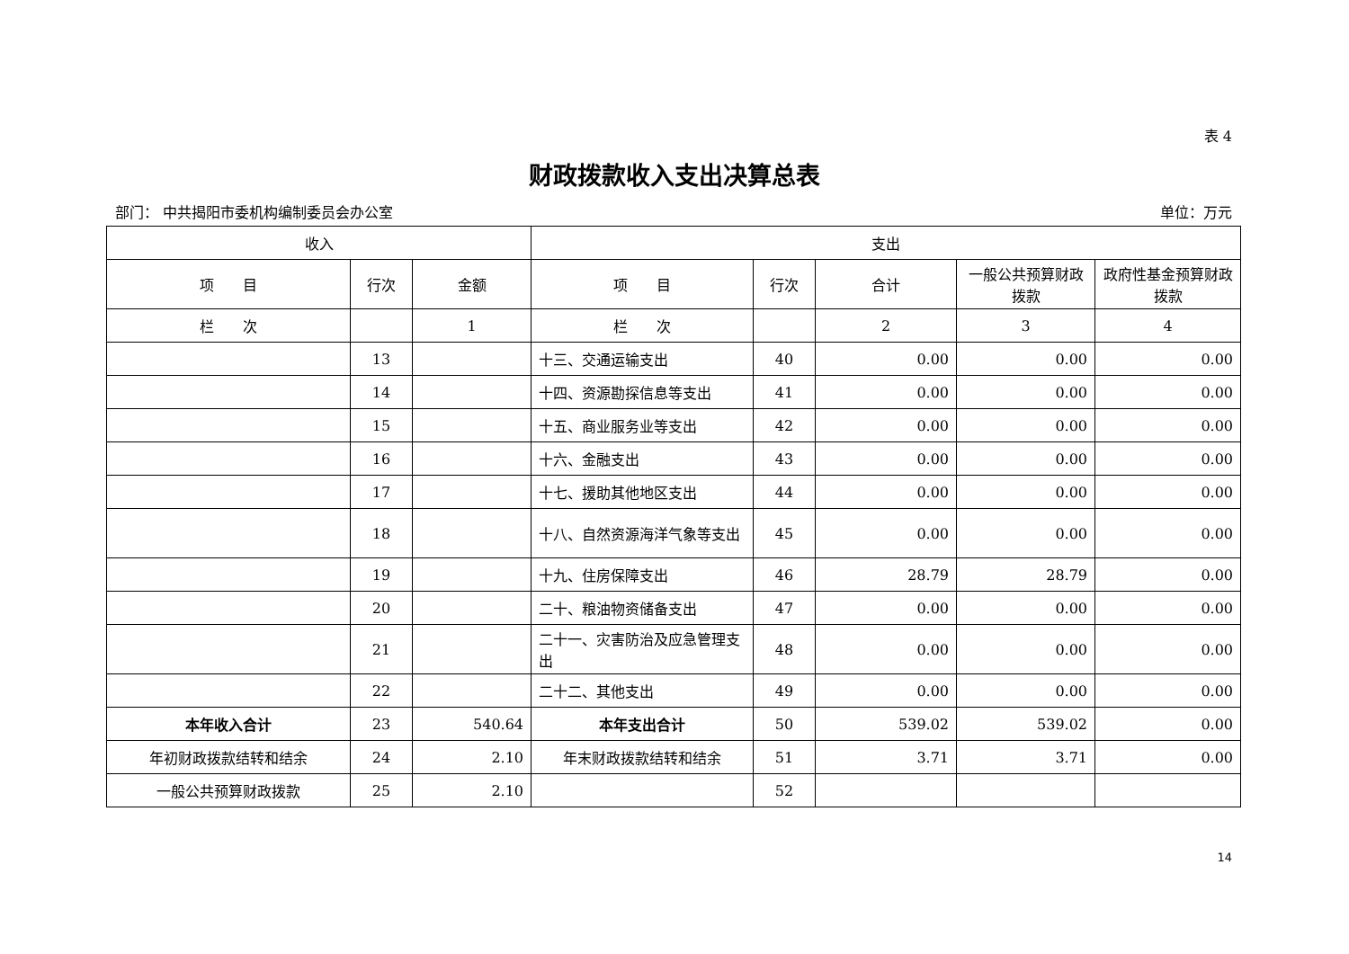表 4
财政拨款收入支出决算总表
部门： 中共揭阳市委机构编制委员会办公室 单位：万元
| 收入 | | | 支出 | | | | |
| --- | --- | --- | --- | --- | --- | --- | --- |
| 项 目 | 行次 | 金额 | 项 目 | 行次 | 合计 | 一般公共预算财政拨款 | 政府性基金预算财政拨款 |
| 栏 次 | | 1 | 栏 次 | | 2 | 3 | 4 |
| | 13 | | 十三、交通运输支出 | 40 | 0.00 | 0.00 | 0.00 |
| | 14 | | 十四、资源勘探信息等支出 | 41 | 0.00 | 0.00 | 0.00 |
| | 15 | | 十五、商业服务业等支出 | 42 | 0.00 | 0.00 | 0.00 |
| | 16 | | 十六、金融支出 | 43 | 0.00 | 0.00 | 0.00 |
| | 17 | | 十七、援助其他地区支出 | 44 | 0.00 | 0.00 | 0.00 |
| | 18 | | 十八、自然资源海洋气象等支出 | 45 | 0.00 | 0.00 | 0.00 |
| | 19 | | 十九、住房保障支出 | 46 | 28.79 | 28.79 | 0.00 |
| | 20 | | 二十、粮油物资储备支出 | 47 | 0.00 | 0.00 | 0.00 |
| | 21 | | 二十一、灾害防治及应急管理支出 | 48 | 0.00 | 0.00 | 0.00 |
| | 22 | | 二十二、其他支出 | 49 | 0.00 | 0.00 | 0.00 |
| 本年收入合计 | 23 | 540.64 | 本年支出合计 | 50 | 539.02 | 539.02 | 0.00 |
| 年初财政拨款结转和结余 | 24 | 2.10 | 年末财政拨款结转和结余 | 51 | 3.71 | 3.71 | 0.00 |
| 一般公共预算财政拨款 | 25 | 2.10 | | 52 | | | |
14